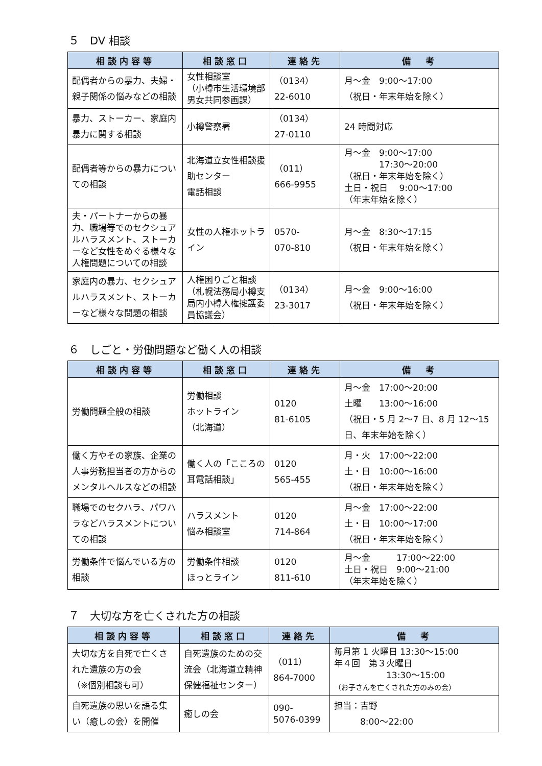５　DV 相談
| 相談内容等 | 相談窓口 | 連絡先 | 備 考 |
| --- | --- | --- | --- |
| 配偶者からの暴力、夫婦・親子関係の悩みなどの相談 | 女性相談室 （小樽市生活環境部男女共同参画課） | （0134） 22-6010 | 月～金 9:00～17:00 （祝日・年末年始を除く） |
| 暴力、ストーカー、家庭内暴力に関する相談 | 小樽警察署 | （0134） 27-0110 | 24 時間対応 |
| 配偶者等からの暴力についての相談 | 北海道立女性相談援助センター 電話相談 | （011） 666-9955 | 月～金 9:00～17:00 17:30～20:00 （祝日・年末年始を除く） 土日・祝日 9:00～17:00 （年末年始を除く） |
| 夫・パートナーからの暴力、職場等でのセクシュアルハラスメント、ストーカーなど女性をめぐる様々な人権問題についての相談 | 女性の人権ホットライン | 0570- 070-810 | 月～金 8:30～17:15 （祝日・年末年始を除く） |
| 家庭内の暴力、セクシュアルハラスメント、ストーカーなど様々な問題の相談 | 人権困りごと相談 （札幌法務局小樽支局内小樽人権擁護委員協議会） | （0134） 23-3017 | 月～金 9:00～16:00 （祝日・年末年始を除く） |
６　しごと・労働問題など働く人の相談
| 相談内容等 | 相談窓口 | 連絡先 | 備 考 |
| --- | --- | --- | --- |
| 労働問題全般の相談 | 労働相談 ホットライン （北海道） | 0120 81-6105 | 月～金 17:00～20:00 土曜 13:00～16:00 （祝日・5 月 2～7 日、8 月 12～15 日、年末年始を除く） |
| 働く方やその家族、企業の人事労務担当者の方からのメンタルヘルスなどの相談 | 働く人の「こころの耳電話相談」 | 0120 565-455 | 月・火 17:00～22:00 土・日 10:00～16:00 （祝日・年末年始を除く） |
| 職場でのセクハラ、パワハラなどハラスメントについての相談 | ハラスメント 悩み相談室 | 0120 714-864 | 月～金 17:00～22:00 土・日 10:00～17:00 （祝日・年末年始を除く） |
| 労働条件で悩んでいる方の相談 | 労働条件相談 ほっとライン | 0120 811-610 | 月～金 17:00～22:00 土日・祝日 9:00～21:00 （年末年始を除く） |
７　大切な方を亡くされた方の相談
| 相談内容等 | 相談窓口 | 連絡先 | 備 考 |
| --- | --- | --- | --- |
| 大切な方を自死で亡くされた遺族の方の会 （※個別相談も可） | 自死遺族のための交流会（北海道立精神保健福祉センター） | （011） 864-7000 | 毎月第 1 火曜日 13:30～15:00 年４回 第３火曜日 13:30～15:00 （お子さんを亡くされた方のみの会） |
| 自死遺族の思いを語る集い（癒しの会）を開催 | 癒しの会 | 090- 5076-0399 | 担当：吉野 8:00～22:00 |